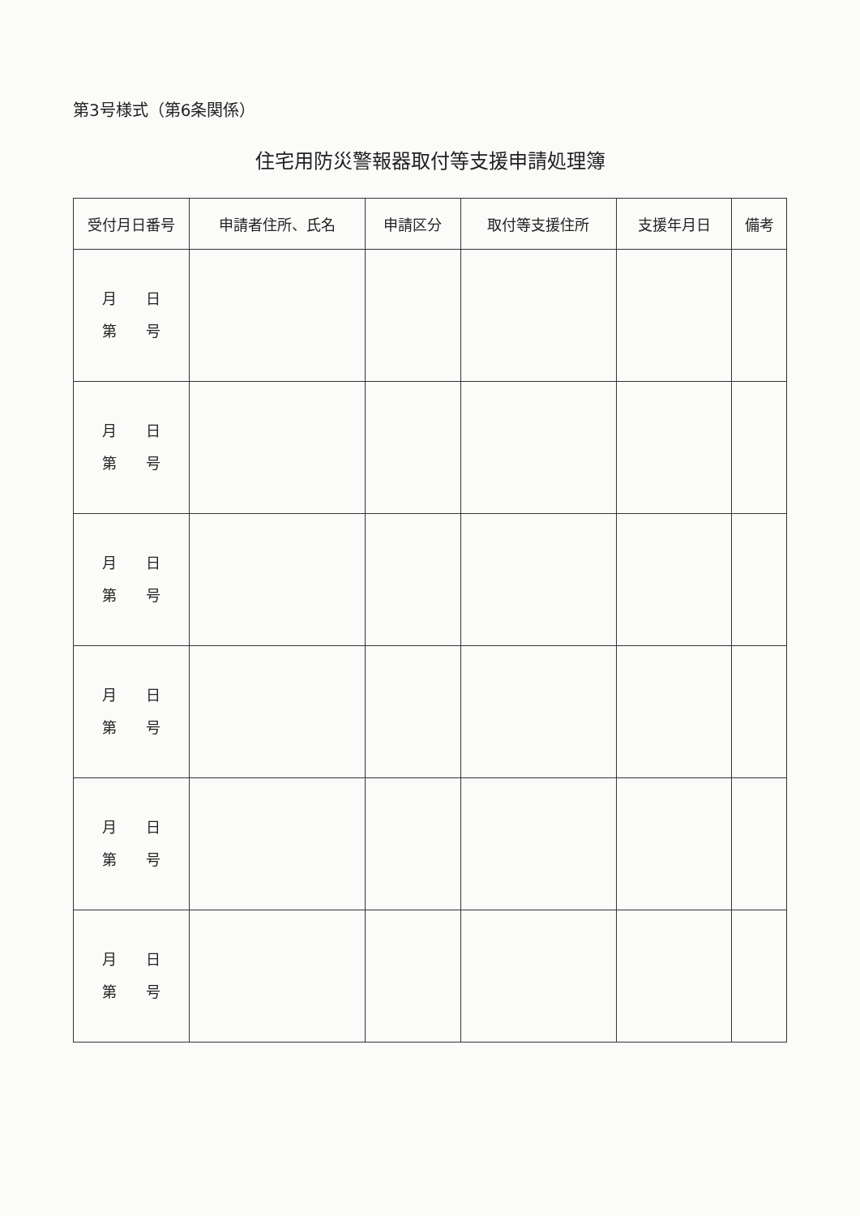第3号様式（第6条関係）
住宅用防災警報器取付等支援申請処理簿
| 受付月日番号 | 申請者住所、氏名 | 申請区分 | 取付等支援住所 | 支援年月日 | 備考 |
| --- | --- | --- | --- | --- | --- |
| 月 日 第 号 | | | | | |
| 月 日 第 号 | | | | | |
| 月 日 第 号 | | | | | |
| 月 日 第 号 | | | | | |
| 月 日 第 号 | | | | | |
| 月 日 第 号 | | | | | |